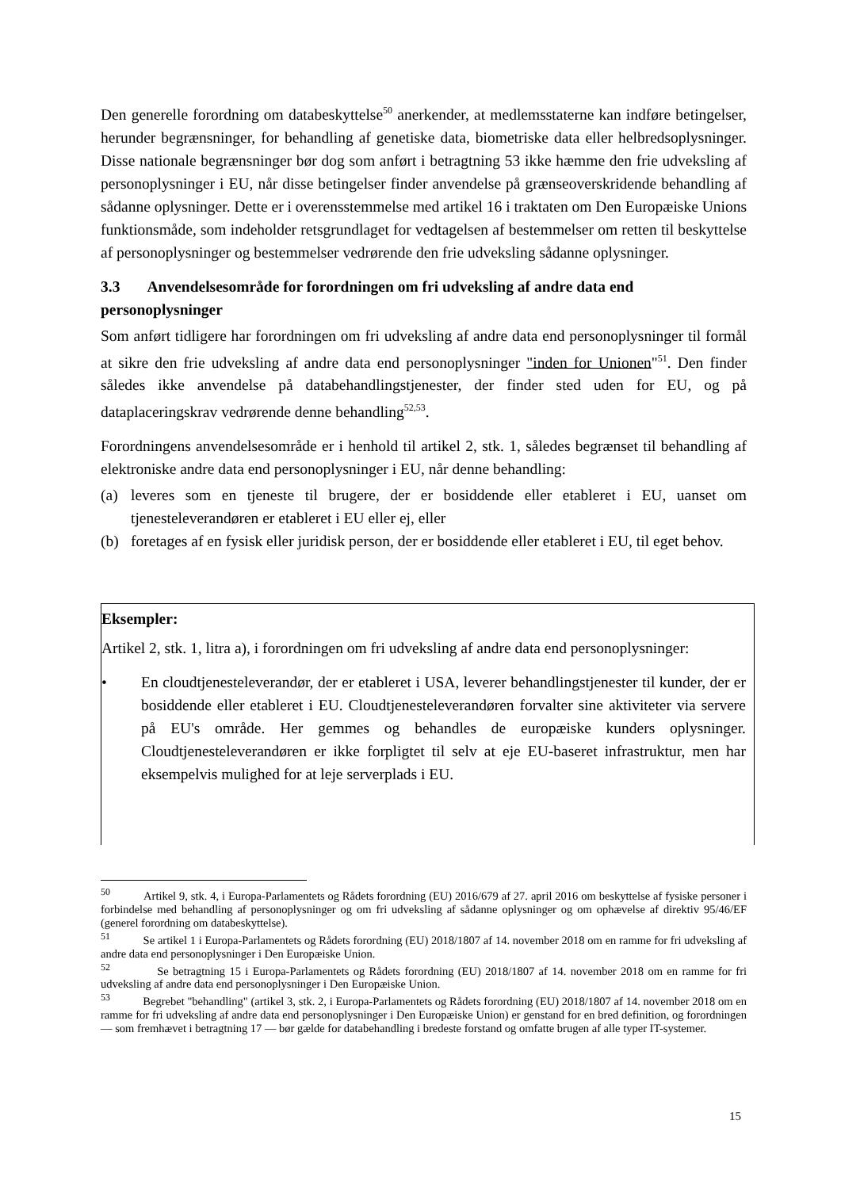Den generelle forordning om databeskyttelse<sup>50</sup> anerkender, at medlemsstaterne kan indføre betingelser, herunder begrænsninger, for behandling af genetiske data, biometriske data eller helbredsoplysninger. Disse nationale begrænsninger bør dog som anført i betragtning 53 ikke hæmme den frie udveksling af personoplysninger i EU, når disse betingelser finder anvendelse på grænseoverskridende behandling af sådanne oplysninger. Dette er i overensstemmelse med artikel 16 i traktaten om Den Europæiske Unions funktionsmåde, som indeholder retsgrundlaget for vedtagelsen af bestemmelser om retten til beskyttelse af personoplysninger og bestemmelser vedrørende den frie udveksling sådanne oplysninger.
3.3 Anvendelsesområde for forordningen om fri udveksling af andre data end personoplysninger
Som anført tidligere har forordningen om fri udveksling af andre data end personoplysninger til formål at sikre den frie udveksling af andre data end personoplysninger "inden for Unionen"<sup>51</sup>. Den finder således ikke anvendelse på databehandlingstjenester, der finder sted uden for EU, og på dataplaceringskrav vedrørende denne behandling<sup>52,53</sup>.
Forordningens anvendelsesområde er i henhold til artikel 2, stk. 1, således begrænset til behandling af elektroniske andre data end personoplysninger i EU, når denne behandling:
(a) leveres som en tjeneste til brugere, der er bosiddende eller etableret i EU, uanset om tjenesteleverandøren er etableret i EU eller ej, eller
(b) foretages af en fysisk eller juridisk person, der er bosiddende eller etableret i EU, til eget behov.
Eksempler:
Artikel 2, stk. 1, litra a), i forordningen om fri udveksling af andre data end personoplysninger:
• En cloudtjenesteleverandør, der er etableret i USA, leverer behandlingstjenester til kunder, der er bosiddende eller etableret i EU. Cloudtjenesteleverandøren forvalter sine aktiviteter via servere på EU's område. Her gemmes og behandles de europæiske kunders oplysninger. Cloudtjenesteleverandøren er ikke forpligtet til selv at eje EU-baseret infrastruktur, men har eksempelvis mulighed for at leje serverplads i EU.
<sup>50</sup> Artikel 9, stk. 4, i Europa-Parlamentets og Rådets forordning (EU) 2016/679 af 27. april 2016 om beskyttelse af fysiske personer i forbindelse med behandling af personoplysninger og om fri udveksling af sådanne oplysninger og om ophævelse af direktiv 95/46/EF (generel forordning om databeskyttelse).
<sup>51</sup> Se artikel 1 i Europa-Parlamentets og Rådets forordning (EU) 2018/1807 af 14. november 2018 om en ramme for fri udveksling af andre data end personoplysninger i Den Europæiske Union.
<sup>52</sup> Se betragtning 15 i Europa-Parlamentets og Rådets forordning (EU) 2018/1807 af 14. november 2018 om en ramme for fri udveksling af andre data end personoplysninger i Den Europæiske Union.
<sup>53</sup> Begrebet "behandling" (artikel 3, stk. 2, i Europa-Parlamentets og Rådets forordning (EU) 2018/1807 af 14. november 2018 om en ramme for fri udveksling af andre data end personoplysninger i Den Europæiske Union) er genstand for en bred definition, og forordningen — som fremhævet i betragtning 17 — bør gælde for databehandling i bredeste forstand og omfatte brugen af alle typer IT-systemer.
15